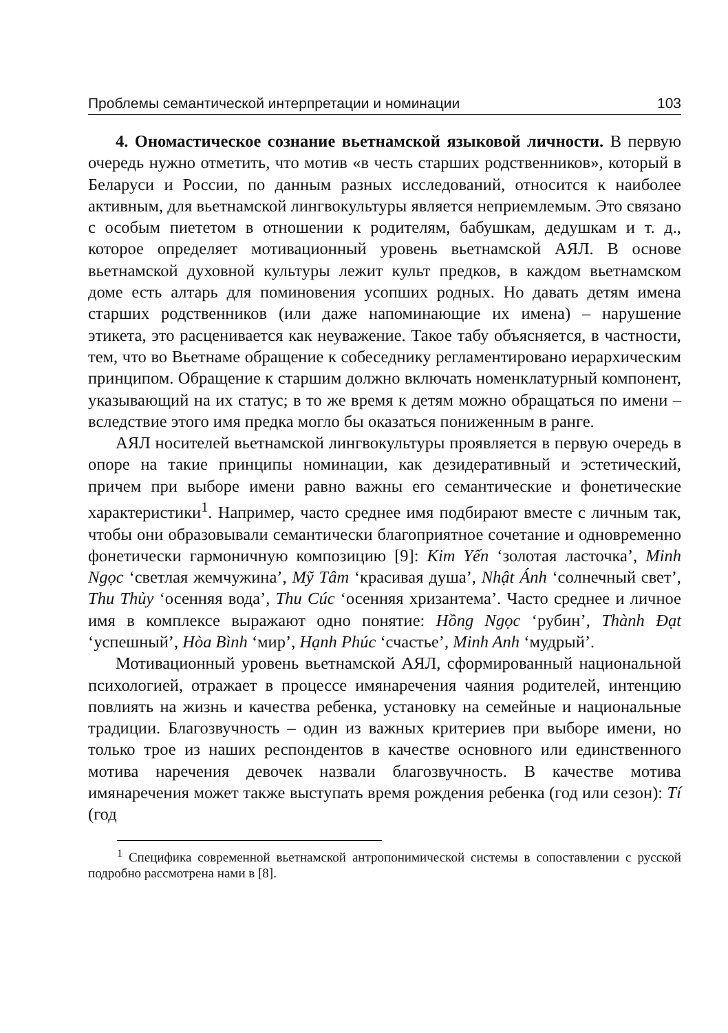Проблемы семантической интерпретации и номинации 103
4. Ономастическое сознание вьетнамской языковой личности. В первую очередь нужно отметить, что мотив «в честь старших родственников», который в Беларуси и России, по данным разных исследований, относится к наиболее активным, для вьетнамской лингвокультуры является неприемлемым. Это связано с особым пиететом в отношении к родителям, бабушкам, дедушкам и т. д., которое определяет мотивационный уровень вьетнамской АЯЛ. В основе вьетнамской духовной культуры лежит культ предков, в каждом вьетнамском доме есть алтарь для поминовения усопших родных. Но давать детям имена старших родственников (или даже напоминающие их имена) – нарушение этикета, это расценивается как неуважение. Такое табу объясняется, в частности, тем, что во Вьетнаме обращение к собеседнику регламентировано иерархическим принципом. Обращение к старшим должно включать номенклатурный компонент, указывающий на их статус; в то же время к детям можно обращаться по имени – вследствие этого имя предка могло бы оказаться пониженным в ранге.
АЯЛ носителей вьетнамской лингвокультуры проявляется в первую очередь в опоре на такие принципы номинации, как дезидеративный и эстетический, причем при выборе имени равно важны его семантические и фонетические характеристики<sup>1</sup>. Например, часто среднее имя подбирают вместе с личным так, чтобы они образовывали семантически благоприятное сочетание и одновременно фонетически гармоничную композицию [9]: Kim Yến ‘золотая ласточка’, Minh Ngọc ‘светлая жемчужина’, Mỹ Tâm ‘красивая душа’, Nhật Ánh ‘солнечный свет’, Thu Thủy ‘осенняя вода’, Thu Cúc ‘осенняя хризантема’. Часто среднее и личное имя в комплексе выражают одно понятие: Hồng Ngọc ‘рубин’, Thành Đạt ‘успешный’, Hòa Bình ‘мир’, Hạnh Phúc ‘счастье’, Minh Anh ‘мудрый’.
Мотивационный уровень вьетнамской АЯЛ, сформированный национальной психологией, отражает в процессе имянаречения чаяния родителей, интенцию повлиять на жизнь и качества ребенка, установку на семейные и национальные традиции. Благозвучность – один из важных критериев при выборе имени, но только трое из наших респондентов в качестве основного или единственного мотива наречения девочек назвали благозвучность. В качестве мотива имянаречения может также выступать время рождения ребенка (год или сезон): Tí (год
<sup>1</sup> Специфика современной вьетнамской антропонимической системы в сопоставлении с русской подробно рассмотрена нами в [8].